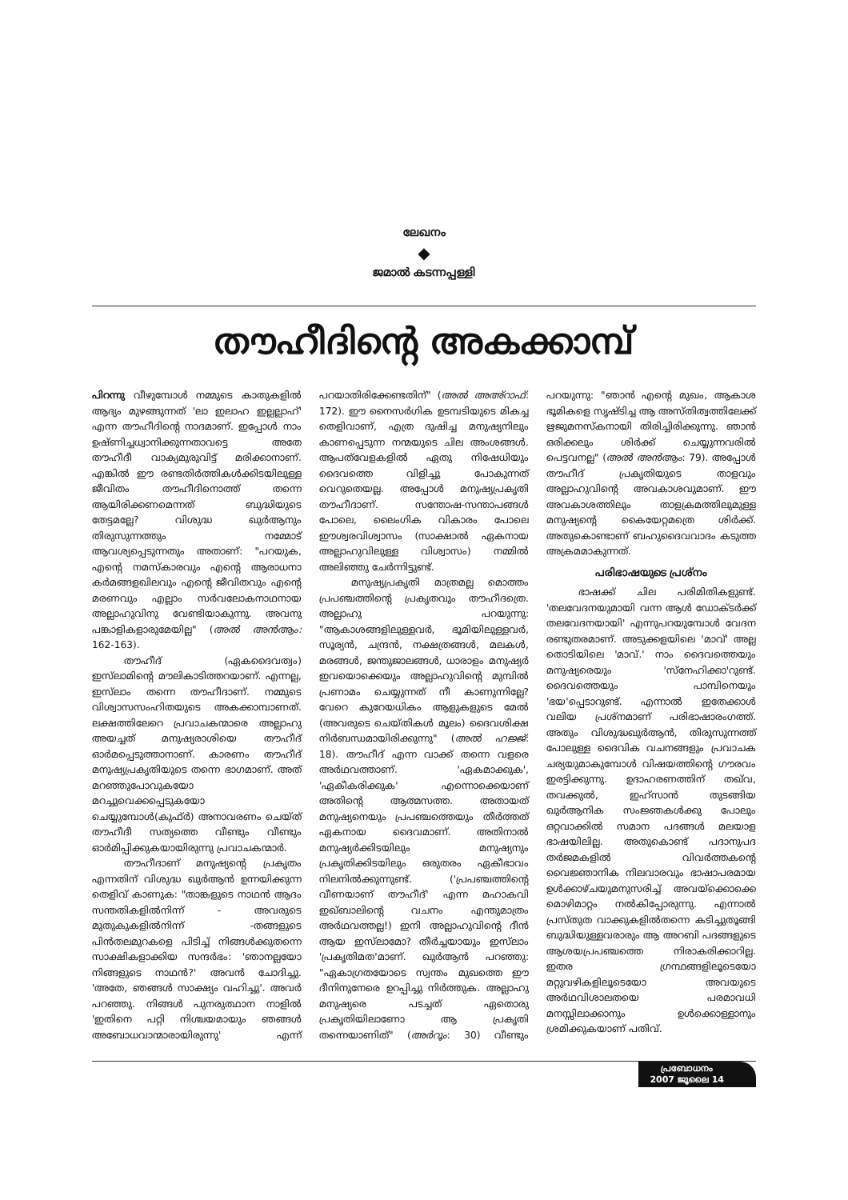ലേഖനം
◆
ജമാൽ കടന്നപ്പള്ളി
തൗഹീദിന്റെ അകക്കാമ്പ്
പിറന്നു വീഴുമ്പോൾ നമ്മുടെ കാതുകളിൽ ആദ്യം മുഴങ്ങുന്നത് 'ലാ ഇലാഹ ഇല്ലല്ലാഹ്' എന്ന തൗഹീദിന്റെ നാദമാണ്. ഇപ്പോൾ നാം ഉഷ്ണിച്ചധ്വാനിക്കുന്നതാവട്ടെ അതേ തൗഹീദീ വാക്യമുരുവിട്ട് മരിക്കാനാണ്. എങ്കിൽ ഈ രണ്ടതിർത്തികൾക്കിടയിലുള്ള ജീവിതം തൗഹീദിനൊത്ത് തന്നെ ആയിരിക്കണമെന്നത് ബുദ്ധിയുടെ തേട്ടമല്ലേ? വിശുദ്ധ ഖുർആനും തിരുസുന്നത്തും നമ്മോട് ആവശ്യപ്പെടുന്നതും അതാണ്: "പറയുക, എന്റെ നമസ്കാരവും എന്റെ ആരാധനാ കർമങ്ങളഖിലവും എന്റെ ജീവിതവും എന്റെ മരണവും എല്ലാം സർവലോകനാഥനായ അല്ലാഹുവിനു വേണ്ടിയാകുന്നു. അവനു പങ്കാളികളാരുമേയില്ല" (അൽ അൻആം: 162-163).
തൗഹീദ് (ഏകദൈവത്വം) ഇസ്‌ലാമിന്റെ മൗലികാടിത്തറയാണ്. എന്നല്ല, ഇസ്‌ലാം തന്നെ തൗഹീദാണ്. നമ്മുടെ വിശ്വാസസംഹിതയുടെ അകക്കാമ്പാണത്. ലക്ഷത്തിലേറെ പ്രവാചകന്മാരെ അല്ലാഹു അയച്ചത് മനുഷ്യരാശിയെ തൗഹീദ് ഓർമപ്പെടുത്താനാണ്. കാരണം തൗഹീദ് മനുഷ്യപ്രകൃതിയുടെ തന്നെ ഭാഗമാണ്. അത് മറഞ്ഞുപോവുകയോ മറച്ചുവെക്കപ്പെടുകയോ ചെയ്യുമ്പോൾ(കുഫ്ർ) അനാവരണം ചെയ്ത് തൗഹീദീ സത്യത്തെ വീണ്ടും വീണ്ടും ഓർമിപ്പിക്കുകയായിരുന്നു പ്രവാചകന്മാർ.
തൗഹീദാണ് മനുഷ്യന്റെ പ്രകൃതം എന്നതിന് വിശുദ്ധ ഖുർആൻ ഉന്നയിക്കുന്ന തെളിവ് കാണുക: "താങ്കളുടെ നാഥൻ ആദം സന്തതികളിൽനിന്ന് - അവരുടെ മുതുകുകളിൽനിന്ന് -തങ്ങളുടെ പിൻതലമുറകളെ പിടിച്ച് നിങ്ങൾക്കുതന്നെ സാക്ഷികളാക്കിയ സന്ദർഭം: 'ഞാനല്ലയോ നിങ്ങളുടെ നാഥൻ?' അവൻ ചോദിച്ചു. 'അതേ, ഞങ്ങൾ സാക്ഷ്യം വഹിച്ചു'. അവർ പറഞ്ഞു. നിങ്ങൾ പുനരുത്ഥാന നാളിൽ 'ഇതിനെ പറ്റി നിശ്ചയമായും ഞങ്ങൾ അബോധവാന്മാരായിരുന്നു' എന്ന് പറയാതിരിക്കേണ്ടതിന്" (അൽ അഅ്റാഫ്: 172). ഈ നൈസർഗിക ഉടമ്പടിയുടെ മികച്ച തെളിവാണ്, എത്ര ദുഷിച്ച മനുഷ്യനിലും കാണപ്പെടുന്ന നന്മയുടെ ചില അംശങ്ങൾ. ആപത്‌വേളകളിൽ ഏതു നിഷേധിയും ദൈവത്തെ വിളിച്ചു പോകുന്നത് വെറുതെയല്ല. അപ്പോൾ മനുഷ്യപ്രകൃതി തൗഹീദാണ്. സന്തോഷ-സന്താപങ്ങൾ പോലെ, ലൈംഗിക വികാരം പോലെ ഈശ്വരവിശ്വാസം (സാക്ഷാൽ ഏകനായ അല്ലാഹുവിലുള്ള വിശ്വാസം) നമ്മിൽ അലിഞ്ഞു ചേർന്നിട്ടുണ്ട്.
മനുഷ്യപ്രകൃതി മാത്രമല്ല മൊത്തം പ്രപഞ്ചത്തിന്റെ പ്രകൃതവും തൗഹീദത്രെ. അല്ലാഹു പറയുന്നു: "ആകാശങ്ങളിലുള്ളവർ, ഭൂമിയിലുള്ളവർ, സൂര്യൻ, ചന്ദ്രൻ, നക്ഷത്രങ്ങൾ, മലകൾ, മരങ്ങൾ, ജന്തുജാലങ്ങൾ, ധാരാളം മനുഷ്യർ ഇവയൊക്കെയും അല്ലാഹുവിന്റെ മുമ്പിൽ പ്രണാമം ചെയ്യുന്നത് നീ കാണുന്നില്ലേ? വേറെ കുറേയധികം ആളുകളുടെ മേൽ (അവരുടെ ചെയ്തികൾ മൂലം) ദൈവശിക്ഷ നിർബന്ധമായിരിക്കുന്നു" (അൽ ഹജ്ജ്: 18). തൗഹീദ് എന്ന വാക്ക് തന്നെ വളരെ അർഥവത്താണ്. 'ഏകമാക്കുക', 'ഏകീകരിക്കുക' എന്നൊക്കെയാണ് അതിന്റെ ആത്മസത്ത. അതായത് മനുഷ്യനെയും പ്രപഞ്ചത്തെയും തീർത്തത് ഏകനായ ദൈവമാണ്. അതിനാൽ മനുഷ്യർക്കിടയിലും മനുഷ്യനും പ്രകൃതിക്കിടയിലും ഒരുതരം ഏകീഭാവം നിലനിൽക്കുന്നുണ്ട്. ('പ്രപഞ്ചത്തിന്റെ വീണയാണ് തൗഹീദ്' എന്ന മഹാകവി ഇഖ്ബാലിന്റെ വചനം എന്തുമാത്രം അർഥവത്തല്ല!) ഇനി അല്ലാഹുവിന്റെ ദീൻ ആയ ഇസ്‌ലാമോ? തീർച്ചയായും ഇസ്‌ലാം 'പ്രകൃതിമത'മാണ്. ഖുർആൻ പറഞ്ഞു: "ഏകാഗ്രതയോടെ സ്വന്തം മുഖത്തെ ഈ ദീനിനുനേരെ ഉറപ്പിച്ചു നിർത്തുക. അല്ലാഹു മനുഷ്യരെ പടച്ചത് ഏതൊരു പ്രകൃതിയിലാണോ ആ പ്രകൃതി തന്നെയാണിത്" (അർറൂം: 30) വീണ്ടും പറയുന്നു: "ഞാൻ എന്റെ മുഖം, ആകാശ ഭൂമികളെ സൃഷ്ടിച്ച ആ അസ്തിത്വത്തിലേക്ക് ഋജുമനസ്കനായി തിരിച്ചിരിക്കുന്നു. ഞാൻ ഒരിക്കലും ശിർക്ക് ചെയ്യുന്നവരിൽ പെട്ടവനല്ല" (അൽ അൻആം: 79). അപ്പോൾ തൗഹീദ് പ്രകൃതിയുടെ താളവും അല്ലാഹുവിന്റെ അവകാശവുമാണ്. ഈ അവകാശത്തിലും താളക്രമത്തിലുമുള്ള മനുഷ്യന്റെ കൈയേറ്റമത്രെ ശിർക്ക്. അതുകൊണ്ടാണ് ബഹുദൈവവാദം കടുത്ത അക്രമമാകുന്നത്.
പരിഭാഷയുടെ പ്രശ്നം
ഭാഷക്ക് ചില പരിമിതികളുണ്ട്. 'തലവേദനയുമായി വന്ന ആൾ ഡോക്ടർക്ക് തലവേദനയായി' എന്നുപറയുമ്പോൾ വേദന രണ്ടുതരമാണ്. അടുക്കളയിലെ 'മാവ്' അല്ല തൊടിയിലെ 'മാവ്.' നാം ദൈവത്തെയും മനുഷ്യരെയും 'സ്നേഹിക്കാ'റുണ്ട്. ദൈവത്തെയും പാമ്പിനെയും 'ഭയ'പ്പെടാറുണ്ട്. എന്നാൽ ഇതേക്കാൾ വലിയ പ്രശ്നമാണ് പരിഭാഷാരംഗത്ത്. അതും വിശുദ്ധഖുർആൻ, തിരുസുന്നത്ത് പോലുള്ള ദൈവിക വചനങ്ങളും പ്രവാചക ചര്യയുമാകുമ്പോൾ വിഷയത്തിന്റെ ഗൗരവം ഇരട്ടിക്കുന്നു. ഉദാഹരണത്തിന് തഖ്‌വ, തവക്കുൽ, ഇഹ്സാൻ തുടങ്ങിയ ഖുർആനിക സംജ്ഞകൾക്കു പോലും ഒറ്റവാക്കിൽ സമാന പദങ്ങൾ മലയാള ഭാഷയിലില്ല. അതുകൊണ്ട് പദാനുപദ തർജമകളിൽ വിവർത്തകന്റെ വൈജ്ഞാനിക നിലവാരവും ഭാഷാപരമായ ഉൾക്കാഴ്ചയുമനുസരിച്ച് അവയ്ക്കൊക്കെ മൊഴിമാറ്റം നൽകിപ്പോരുന്നു. എന്നാൽ പ്രസ്തുത വാക്കുകളിൽതന്നെ കടിച്ചുതൂങ്ങി ബുദ്ധിയുള്ളവരാരും ആ അറബി പദങ്ങളുടെ ആശയപ്രപഞ്ചത്തെ നിരാകരിക്കാറില്ല. ഇതര ഗ്രന്ഥങ്ങളിലൂടെയോ മറ്റുവഴികളിലൂടെയോ അവയുടെ അർഥവിശാലതയെ പരമാവധി മനസ്സിലാക്കാനും ഉൾക്കൊള്ളാനും ശ്രമിക്കുകയാണ് പതിവ്.
പ്രബോധനം
2007 ജൂലൈ 14